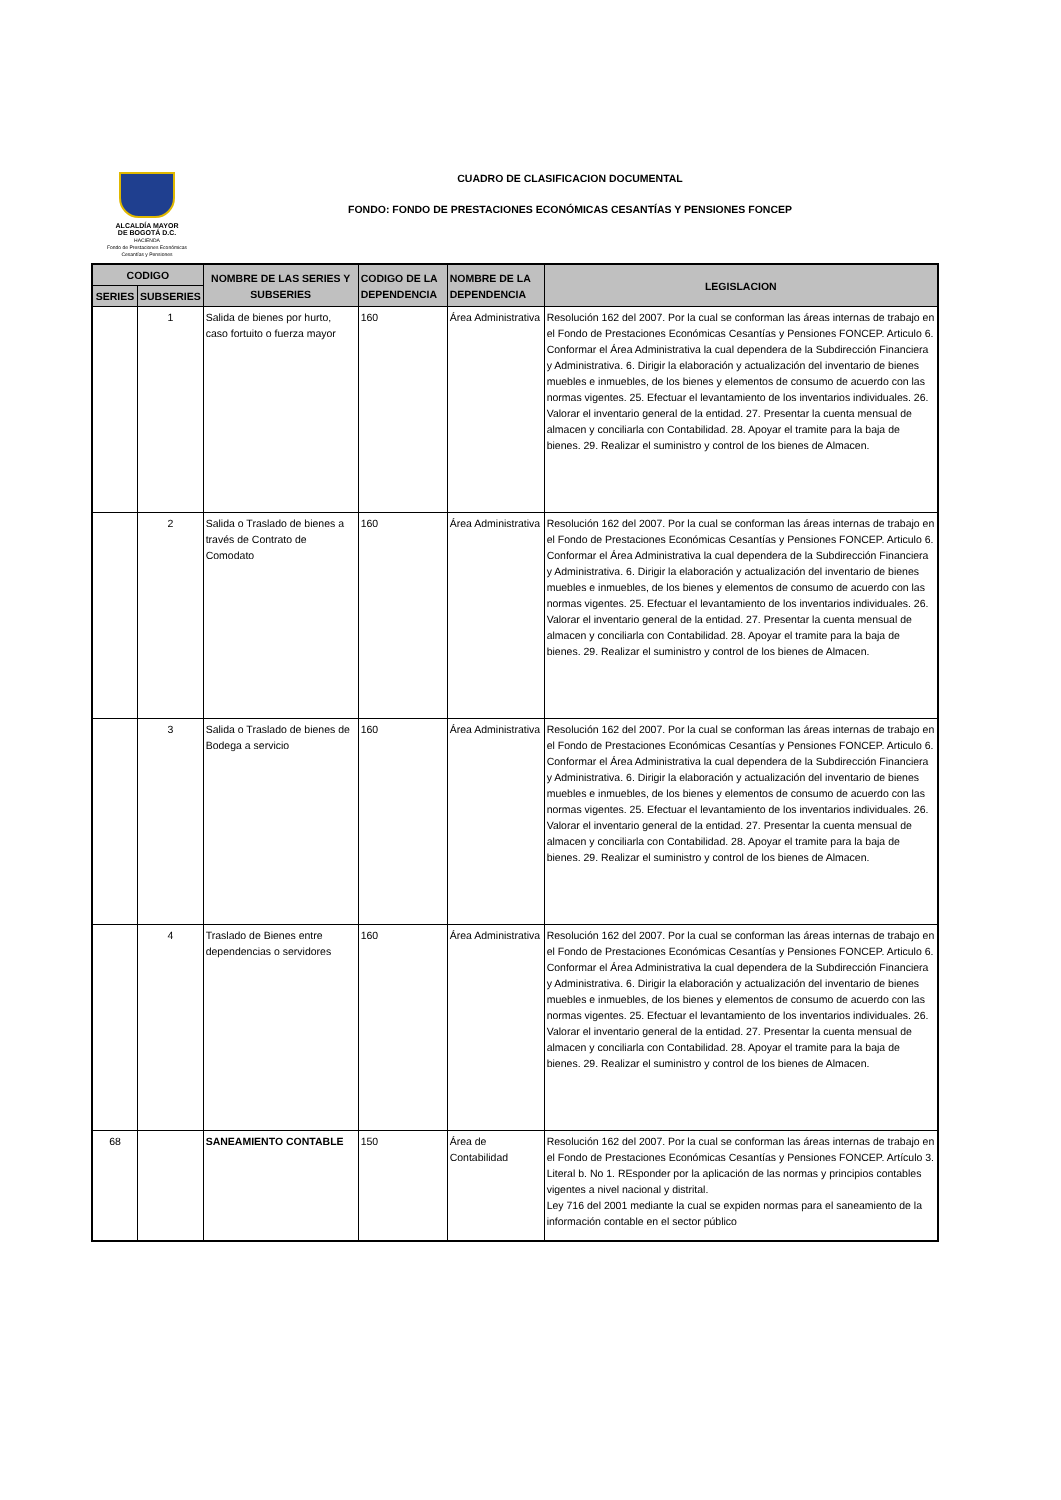ALCALDÍA MAYOR
DE BOGOTÁ D.C.
HACIENDA
Fondo de Prestaciones Económicas Cesantías y Pensiones
CUADRO DE CLASIFICACION DOCUMENTAL
FONDO: FONDO DE PRESTACIONES ECONÓMICAS CESANTÍAS Y PENSIONES FONCEP
| CODIGO | | NOMBRE DE LAS SERIES Y SUBSERIES | CODIGO DE LA DEPENDENCIA | NOMBRE DE LA DEPENDENCIA | LEGISLACION |
| --- | --- | --- | --- | --- | --- |
| SERIES | SUBSERIES | | | | |
| | 1 | Salida de bienes por hurto, caso fortuito o fuerza mayor | 160 | Área Administrativa | Resolución 162 del 2007. Por la cual se conforman las áreas internas de trabajo en el Fondo de Prestaciones Económicas Cesantías y Pensiones FONCEP. Articulo 6. Conformar el Área Administrativa la cual dependera de la Subdirección Financiera y Administrativa. 6. Dirigir la elaboración y actualización del inventario de bienes muebles e inmuebles, de los bienes y elementos de consumo de acuerdo con las normas vigentes. 25. Efectuar el levantamiento de los inventarios individuales. 26. Valorar el inventario general de la entidad. 27. Presentar la cuenta mensual de almacen y conciliarla con Contabilidad. 28. Apoyar el tramite para la baja de bienes. 29. Realizar el suministro y control de los bienes de Almacen. |
| | 2 | Salida o Traslado de bienes a través de Contrato de Comodato | 160 | Área Administrativa | Resolución 162 del 2007. Por la cual se conforman las áreas internas de trabajo en el Fondo de Prestaciones Económicas Cesantías y Pensiones FONCEP. Articulo 6. Conformar el Área Administrativa la cual dependera de la Subdirección Financiera y Administrativa. 6. Dirigir la elaboración y actualización del inventario de bienes muebles e inmuebles, de los bienes y elementos de consumo de acuerdo con las normas vigentes. 25. Efectuar el levantamiento de los inventarios individuales. 26. Valorar el inventario general de la entidad. 27. Presentar la cuenta mensual de almacen y conciliarla con Contabilidad. 28. Apoyar el tramite para la baja de bienes. 29. Realizar el suministro y control de los bienes de Almacen. |
| | 3 | Salida o Traslado de bienes de Bodega a servicio | 160 | Área Administrativa | Resolución 162 del 2007. Por la cual se conforman las áreas internas de trabajo en el Fondo de Prestaciones Económicas Cesantías y Pensiones FONCEP. Articulo 6. Conformar el Área Administrativa la cual dependera de la Subdirección Financiera y Administrativa. 6. Dirigir la elaboración y actualización del inventario de bienes muebles e inmuebles, de los bienes y elementos de consumo de acuerdo con las normas vigentes. 25. Efectuar el levantamiento de los inventarios individuales. 26. Valorar el inventario general de la entidad. 27. Presentar la cuenta mensual de almacen y conciliarla con Contabilidad. 28. Apoyar el tramite para la baja de bienes. 29. Realizar el suministro y control de los bienes de Almacen. |
| | 4 | Traslado de Bienes entre dependencias o servidores | 160 | Área Administrativa | Resolución 162 del 2007. Por la cual se conforman las áreas internas de trabajo en el Fondo de Prestaciones Económicas Cesantías y Pensiones FONCEP. Articulo 6. Conformar el Área Administrativa la cual dependera de la Subdirección Financiera y Administrativa. 6. Dirigir la elaboración y actualización del inventario de bienes muebles e inmuebles, de los bienes y elementos de consumo de acuerdo con las normas vigentes. 25. Efectuar el levantamiento de los inventarios individuales. 26. Valorar el inventario general de la entidad. 27. Presentar la cuenta mensual de almacen y conciliarla con Contabilidad. 28. Apoyar el tramite para la baja de bienes. 29. Realizar el suministro y control de los bienes de Almacen. |
| 68 | | SANEAMIENTO CONTABLE | 150 | Área de Contabilidad | Resolución 162 del 2007. Por la cual se conforman las áreas internas de trabajo en el Fondo de Prestaciones Económicas Cesantías y Pensiones FONCEP. Artículo 3. Literal b. No 1. REsponder por la aplicación de las normas y principios contables vigentes a nivel nacional y distrital. Ley 716 del 2001 mediante la cual se expiden normas para el saneamiento de la información contable en el sector público |